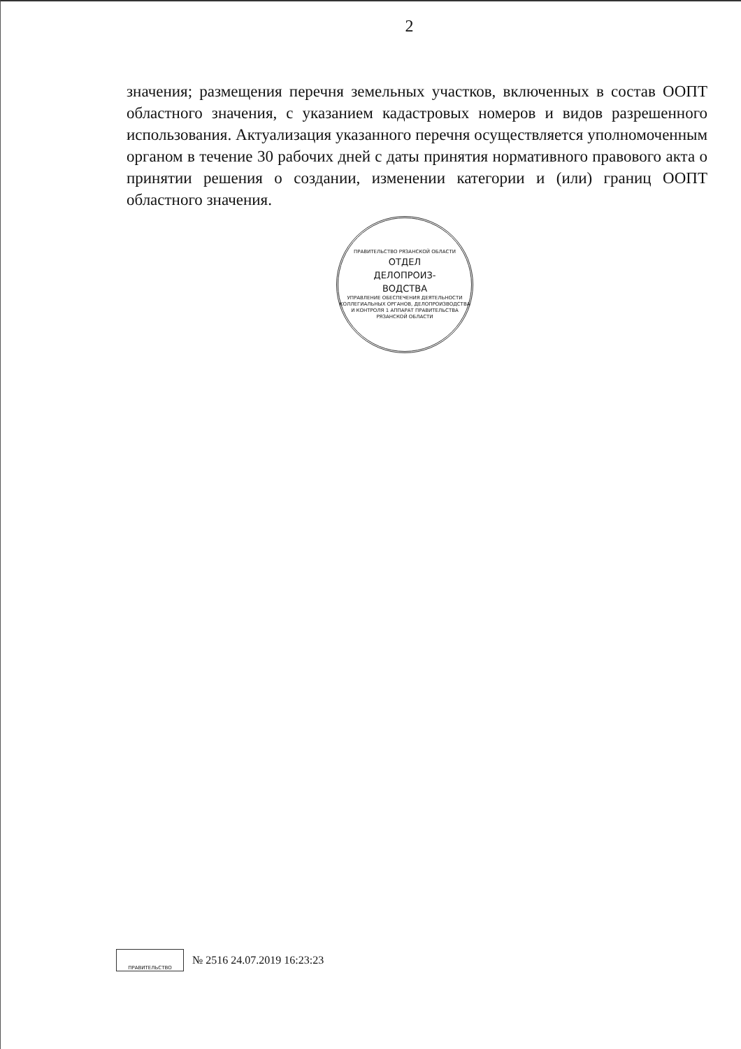2
значения; размещения перечня земельных участков, включенных в состав ООПТ областного значения, с указанием кадастровых номеров и видов разрешенного использования. Актуализация указанного перечня осуществляется уполномоченным органом в течение 30 рабочих дней с даты принятия нормативного правового акта о принятии решения о создании, изменении категории и (или) границ ООПТ областного значения.
ПРАВИТЕЛЬСТВО РЯЗАНСКОЙ ОБЛАСТИ
ОТДЕЛ
ДЕЛОПРОИЗ-
ВОДСТВА
УПРАВЛЕНИЕ ОБЕСПЕЧЕНИЯ ДЕЯТЕЛЬНОСТИ КОЛЛЕГИАЛЬНЫХ ОРГАНОВ, ДЕЛОПРОИЗВОДСТВА И КОНТРОЛЯ 1 АППАРАТ ПРАВИТЕЛЬСТВА РЯЗАНСКОЙ ОБЛАСТИ
ПРАВИТЕЛЬСТВО
№ 2516 24.07.2019 16:23:23